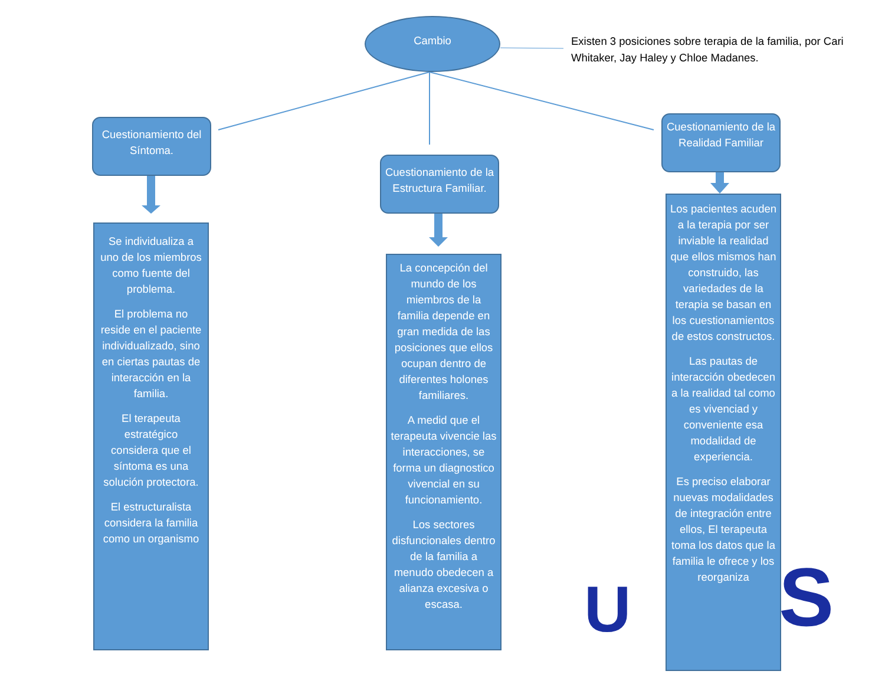U
S
Cambio
Existen 3 posiciones sobre terapia de la familia, por Cari Whitaker, Jay Haley y Chloe Madanes.
Cuestionamiento del Síntoma.
Cuestionamiento de la Estructura Familiar.
Cuestionamiento de la Realidad Familiar
Se individualiza a uno de los miembros como fuente del problema.
El problema no reside en el paciente individualizado, sino en ciertas pautas de interacción en la familia.
El terapeuta estratégico considera que el síntoma es una solución protectora.
El estructuralista considera la familia como un organismo
La concepción del mundo de los miembros de la familia depende en gran medida de las posiciones que ellos ocupan dentro de diferentes holones familiares.
A medid que el terapeuta vivencie las interacciones, se forma un diagnostico vivencial en su funcionamiento.
Los sectores disfuncionales dentro de la familia a menudo obedecen a alianza excesiva o escasa.
Los pacientes acuden a la terapia por ser inviable la realidad que ellos mismos han construido, las variedades de la terapia se basan en los cuestionamientos de estos constructos.
Las pautas de interacción obedecen a la realidad tal como es vivenciad y conveniente esa modalidad de experiencia.
Es preciso elaborar nuevas modalidades de integración entre ellos, El terapeuta toma los datos que la familia le ofrece y los reorganiza